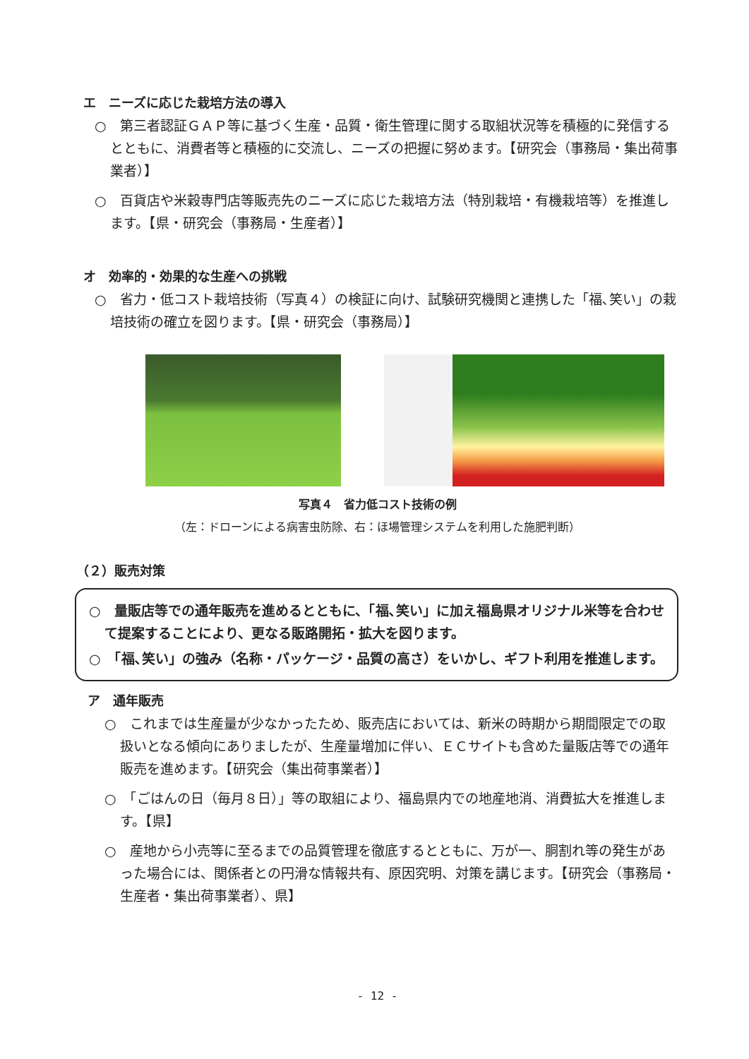エ　ニーズに応じた栽培方法の導入
○　第三者認証ＧＡＰ等に基づく生産・品質・衛生管理に関する取組状況等を積極的に発信するとともに、消費者等と積極的に交流し、ニーズの把握に努めます。【研究会（事務局・集出荷事業者）】
○　百貨店や米穀専門店等販売先のニーズに応じた栽培方法（特別栽培・有機栽培等）を推進します。【県・研究会（事務局・生産者）】
オ　効率的・効果的な生産への挑戦
○　省力・低コスト栽培技術（写真４）の検証に向け、試験研究機関と連携した「福､笑い」の栽培技術の確立を図ります。【県・研究会（事務局）】
写真４　省力低コスト技術の例
（左：ドローンによる病害虫防除、右：ほ場管理システムを利用した施肥判断）
（２）販売対策
○　量販店等での通年販売を進めるとともに、「福､笑い」に加え福島県オリジナル米等を合わせて提案することにより、更なる販路開拓・拡大を図ります。
○　「福､笑い」の強み（名称・パッケージ・品質の高さ）をいかし、ギフト利用を推進します。
ア　通年販売
○　これまでは生産量が少なかったため、販売店においては、新米の時期から期間限定での取扱いとなる傾向にありましたが、生産量増加に伴い、ＥＣサイトも含めた量販店等での通年販売を進めます。【研究会（集出荷事業者）】
○　「ごはんの日（毎月８日）」等の取組により、福島県内での地産地消、消費拡大を推進します。【県】
○　産地から小売等に至るまでの品質管理を徹底するとともに、万が一、胴割れ等の発生があった場合には、関係者との円滑な情報共有、原因究明、対策を講じます。【研究会（事務局・生産者・集出荷事業者）、県】
- 12 -